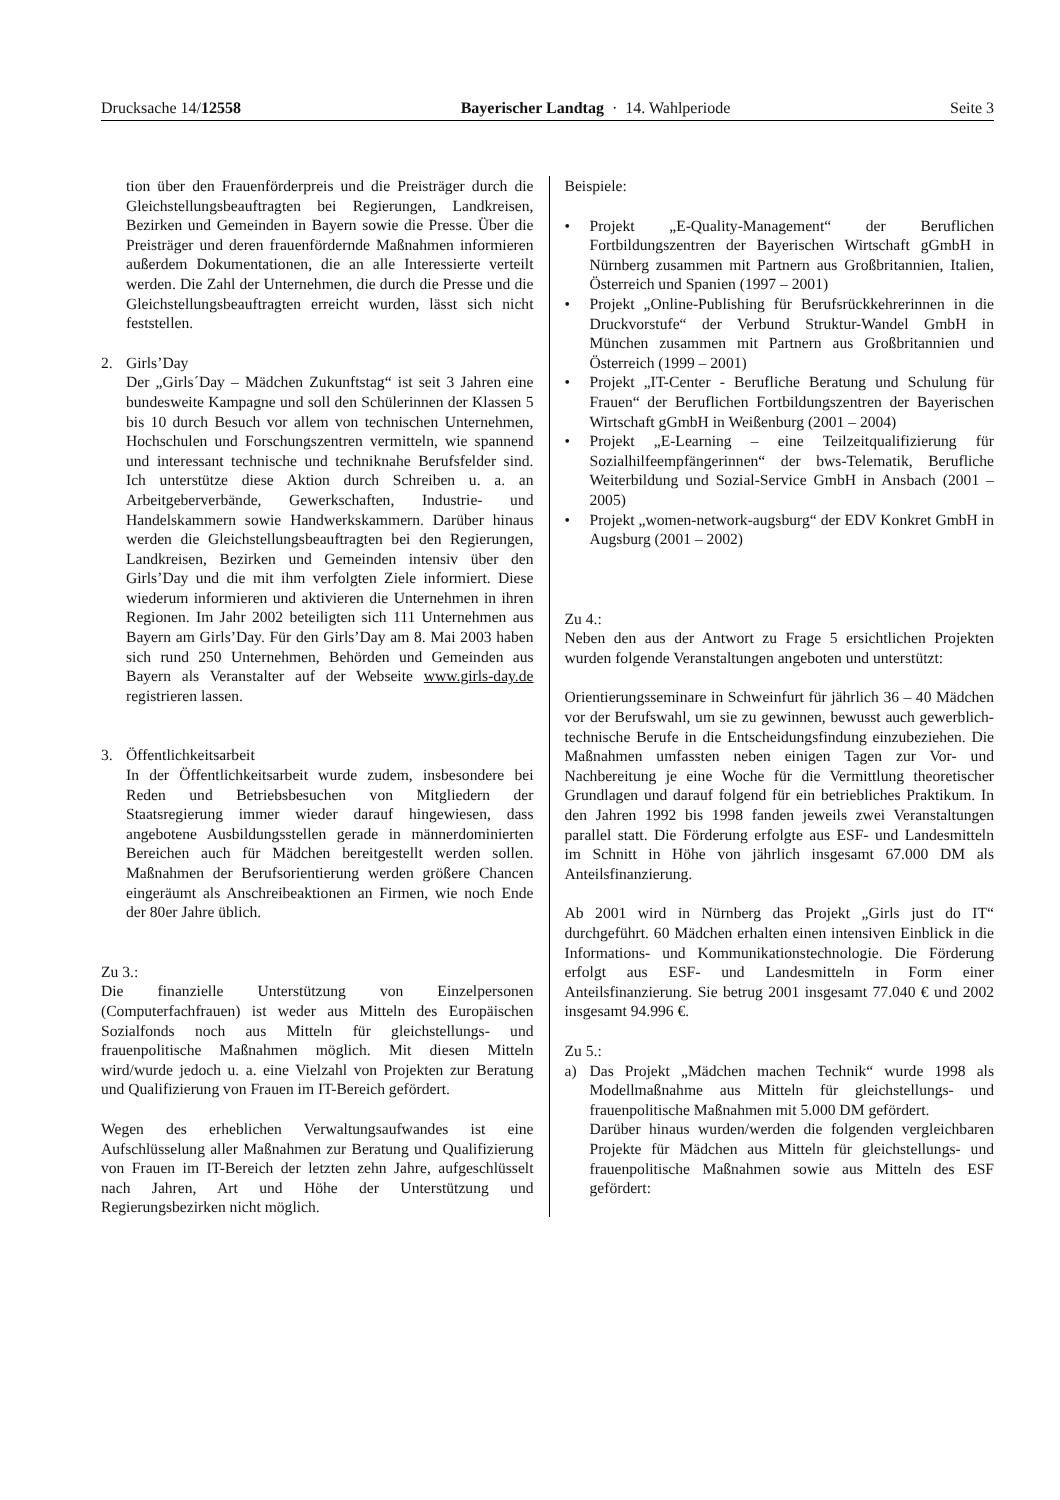Drucksache 14/12558 Bayerischer Landtag · 14. Wahlperiode Seite 3
tion über den Frauenförderpreis und die Preisträger durch die Gleichstellungsbeauftragten bei Regierungen, Landkreisen, Bezirken und Gemeinden in Bayern sowie die Presse. Über die Preisträger und deren frauenfördernde Maßnahmen informieren außerdem Dokumentationen, die an alle Interessierte verteilt werden. Die Zahl der Unternehmen, die durch die Presse und die Gleichstellungsbeauftragten erreicht wurden, lässt sich nicht feststellen.
2. Girls’Day
Der „Girls´Day – Mädchen Zukunftstag“ ist seit 3 Jahren eine bundesweite Kampagne und soll den Schülerinnen der Klassen 5 bis 10 durch Besuch vor allem von technischen Unternehmen, Hochschulen und Forschungszentren vermitteln, wie spannend und interessant technische und techniknahe Berufsfelder sind. Ich unterstütze diese Aktion durch Schreiben u. a. an Arbeitgeberverbände, Gewerkschaften, Industrie- und Handelskammern sowie Handwerkskammern. Darüber hinaus werden die Gleichstellungsbeauftragten bei den Regierungen, Landkreisen, Bezirken und Gemeinden intensiv über den Girls’Day und die mit ihm verfolgten Ziele informiert. Diese wiederum informieren und aktivieren die Unternehmen in ihren Regionen. Im Jahr 2002 beteiligten sich 111 Unternehmen aus Bayern am Girls’Day. Für den Girls’Day am 8. Mai 2003 haben sich rund 250 Unternehmen, Behörden und Gemeinden aus Bayern als Veranstalter auf der Webseite www.girls-day.de registrieren lassen.
3. Öffentlichkeitsarbeit
In der Öffentlichkeitsarbeit wurde zudem, insbesondere bei Reden und Betriebsbesuchen von Mitgliedern der Staatsregierung immer wieder darauf hingewiesen, dass angebotene Ausbildungsstellen gerade in männerdominierten Bereichen auch für Mädchen bereitgestellt werden sollen. Maßnahmen der Berufsorientierung werden größere Chancen eingeräumt als Anschreibeaktionen an Firmen, wie noch Ende der 80er Jahre üblich.
Zu 3.:
Die finanzielle Unterstützung von Einzelpersonen (Computerfachfrauen) ist weder aus Mitteln des Europäischen Sozialfonds noch aus Mitteln für gleichstellungs- und frauenpolitische Maßnahmen möglich. Mit diesen Mitteln wird/wurde jedoch u. a. eine Vielzahl von Projekten zur Beratung und Qualifizierung von Frauen im IT-Bereich gefördert.
Wegen des erheblichen Verwaltungsaufwandes ist eine Aufschlüsselung aller Maßnahmen zur Beratung und Qualifizierung von Frauen im IT-Bereich der letzten zehn Jahre, aufgeschlüsselt nach Jahren, Art und Höhe der Unterstützung und Regierungsbezirken nicht möglich.
Beispiele:
• Projekt „E-Quality-Management“ der Beruflichen Fortbildungszentren der Bayerischen Wirtschaft gGmbH in Nürnberg zusammen mit Partnern aus Großbritannien, Italien, Österreich und Spanien (1997 – 2001)
• Projekt „Online-Publishing für Berufsrückkehrerinnen in die Druckvorstufe“ der Verbund Struktur-Wandel GmbH in München zusammen mit Partnern aus Großbritannien und Österreich (1999 – 2001)
• Projekt „IT-Center - Berufliche Beratung und Schulung für Frauen“ der Beruflichen Fortbildungszentren der Bayerischen Wirtschaft gGmbH in Weißenburg (2001 – 2004)
• Projekt „E-Learning – eine Teilzeitqualifizierung für Sozialhilfeempfängerinnen“ der bws-Telematik, Berufliche Weiterbildung und Sozial-Service GmbH in Ansbach (2001 – 2005)
• Projekt „women-network-augsburg“ der EDV Konkret GmbH in Augsburg (2001 – 2002)
Zu 4.:
Neben den aus der Antwort zu Frage 5 ersichtlichen Projekten wurden folgende Veranstaltungen angeboten und unterstützt:
Orientierungsseminare in Schweinfurt für jährlich 36 – 40 Mädchen vor der Berufswahl, um sie zu gewinnen, bewusst auch gewerblich-technische Berufe in die Entscheidungsfindung einzubeziehen. Die Maßnahmen umfassten neben einigen Tagen zur Vor- und Nachbereitung je eine Woche für die Vermittlung theoretischer Grundlagen und darauf folgend für ein betriebliches Praktikum. In den Jahren 1992 bis 1998 fanden jeweils zwei Veranstaltungen parallel statt. Die Förderung erfolgte aus ESF- und Landesmitteln im Schnitt in Höhe von jährlich insgesamt 67.000 DM als Anteilsfinanzierung.
Ab 2001 wird in Nürnberg das Projekt „Girls just do IT“ durchgeführt. 60 Mädchen erhalten einen intensiven Einblick in die Informations- und Kommunikationstechnologie. Die Förderung erfolgt aus ESF- und Landesmitteln in Form einer Anteilsfinanzierung. Sie betrug 2001 insgesamt 77.040 € und 2002 insgesamt 94.996 €.
Zu 5.:
a) Das Projekt „Mädchen machen Technik“ wurde 1998 als Modellmaßnahme aus Mitteln für gleichstellungs- und frauenpolitische Maßnahmen mit 5.000 DM gefördert.
Darüber hinaus wurden/werden die folgenden vergleichbaren Projekte für Mädchen aus Mitteln für gleichstellungs- und frauenpolitische Maßnahmen sowie aus Mitteln des ESF gefördert: